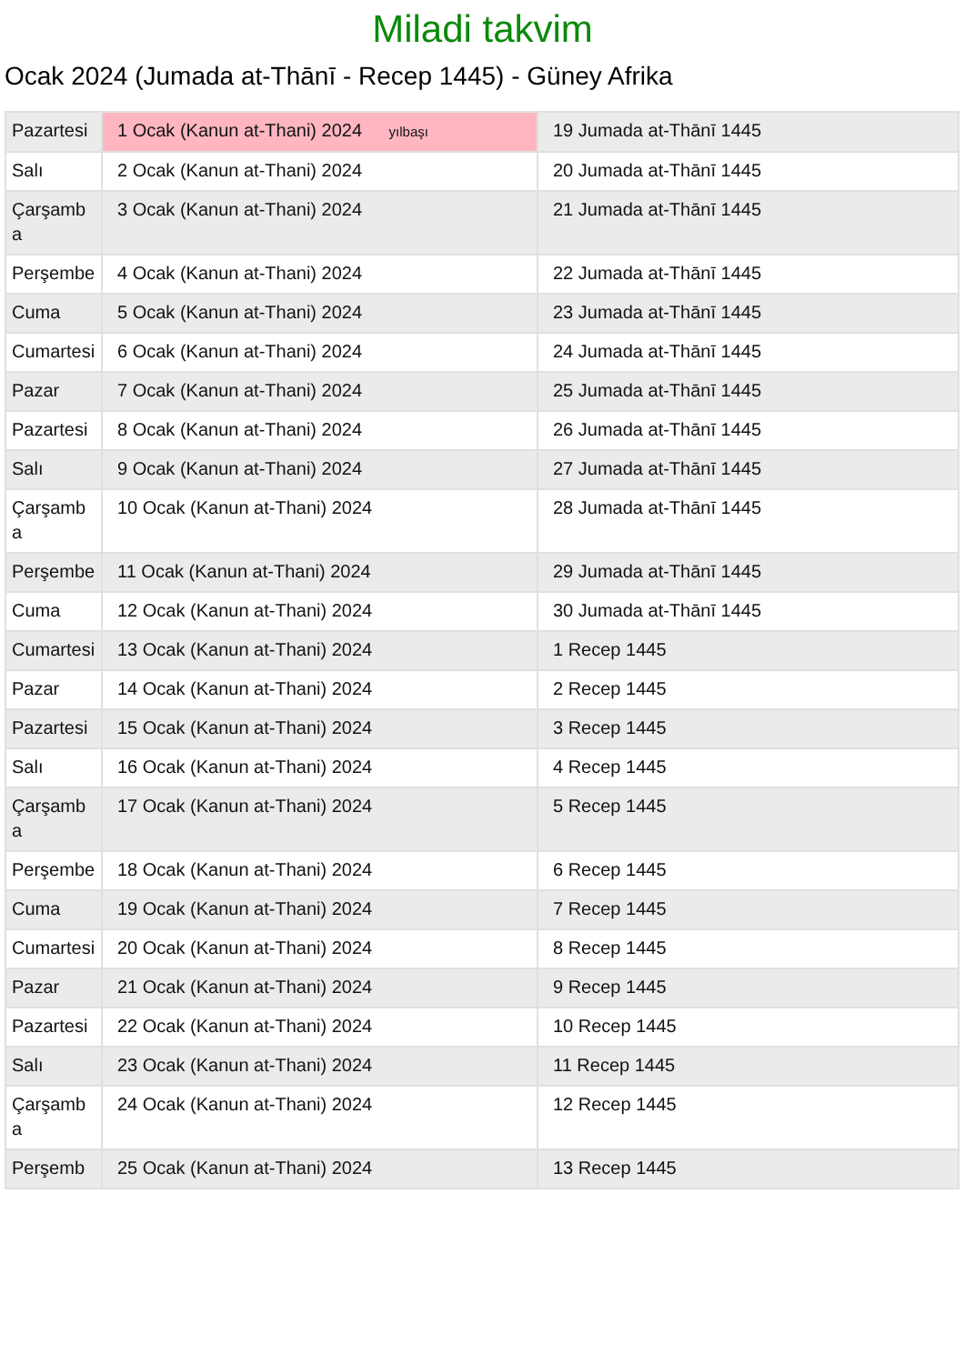Miladi takvim
Ocak 2024 (Jumada at-Thānī - Recep 1445) - Güney Afrika
| Pazartesi | 1 Ocak (Kanun at-Thani) 2024 yılbaşı | 19 Jumada at-Thānī 1445 |
| Salı | 2 Ocak (Kanun at-Thani) 2024 | 20 Jumada at-Thānī 1445 |
| Çarşamba | 3 Ocak (Kanun at-Thani) 2024 | 21 Jumada at-Thānī 1445 |
| Perşembe | 4 Ocak (Kanun at-Thani) 2024 | 22 Jumada at-Thānī 1445 |
| Cuma | 5 Ocak (Kanun at-Thani) 2024 | 23 Jumada at-Thānī 1445 |
| Cumartesi | 6 Ocak (Kanun at-Thani) 2024 | 24 Jumada at-Thānī 1445 |
| Pazar | 7 Ocak (Kanun at-Thani) 2024 | 25 Jumada at-Thānī 1445 |
| Pazartesi | 8 Ocak (Kanun at-Thani) 2024 | 26 Jumada at-Thānī 1445 |
| Salı | 9 Ocak (Kanun at-Thani) 2024 | 27 Jumada at-Thānī 1445 |
| Çarşamba | 10 Ocak (Kanun at-Thani) 2024 | 28 Jumada at-Thānī 1445 |
| Perşembe | 11 Ocak (Kanun at-Thani) 2024 | 29 Jumada at-Thānī 1445 |
| Cuma | 12 Ocak (Kanun at-Thani) 2024 | 30 Jumada at-Thānī 1445 |
| Cumartesi | 13 Ocak (Kanun at-Thani) 2024 | 1 Recep 1445 |
| Pazar | 14 Ocak (Kanun at-Thani) 2024 | 2 Recep 1445 |
| Pazartesi | 15 Ocak (Kanun at-Thani) 2024 | 3 Recep 1445 |
| Salı | 16 Ocak (Kanun at-Thani) 2024 | 4 Recep 1445 |
| Çarşamba | 17 Ocak (Kanun at-Thani) 2024 | 5 Recep 1445 |
| Perşembe | 18 Ocak (Kanun at-Thani) 2024 | 6 Recep 1445 |
| Cuma | 19 Ocak (Kanun at-Thani) 2024 | 7 Recep 1445 |
| Cumartesi | 20 Ocak (Kanun at-Thani) 2024 | 8 Recep 1445 |
| Pazar | 21 Ocak (Kanun at-Thani) 2024 | 9 Recep 1445 |
| Pazartesi | 22 Ocak (Kanun at-Thani) 2024 | 10 Recep 1445 |
| Salı | 23 Ocak (Kanun at-Thani) 2024 | 11 Recep 1445 |
| Çarşamba | 24 Ocak (Kanun at-Thani) 2024 | 12 Recep 1445 |
| Perşemb | 25 Ocak (Kanun at-Thani) 2024 | 13 Recep 1445 |